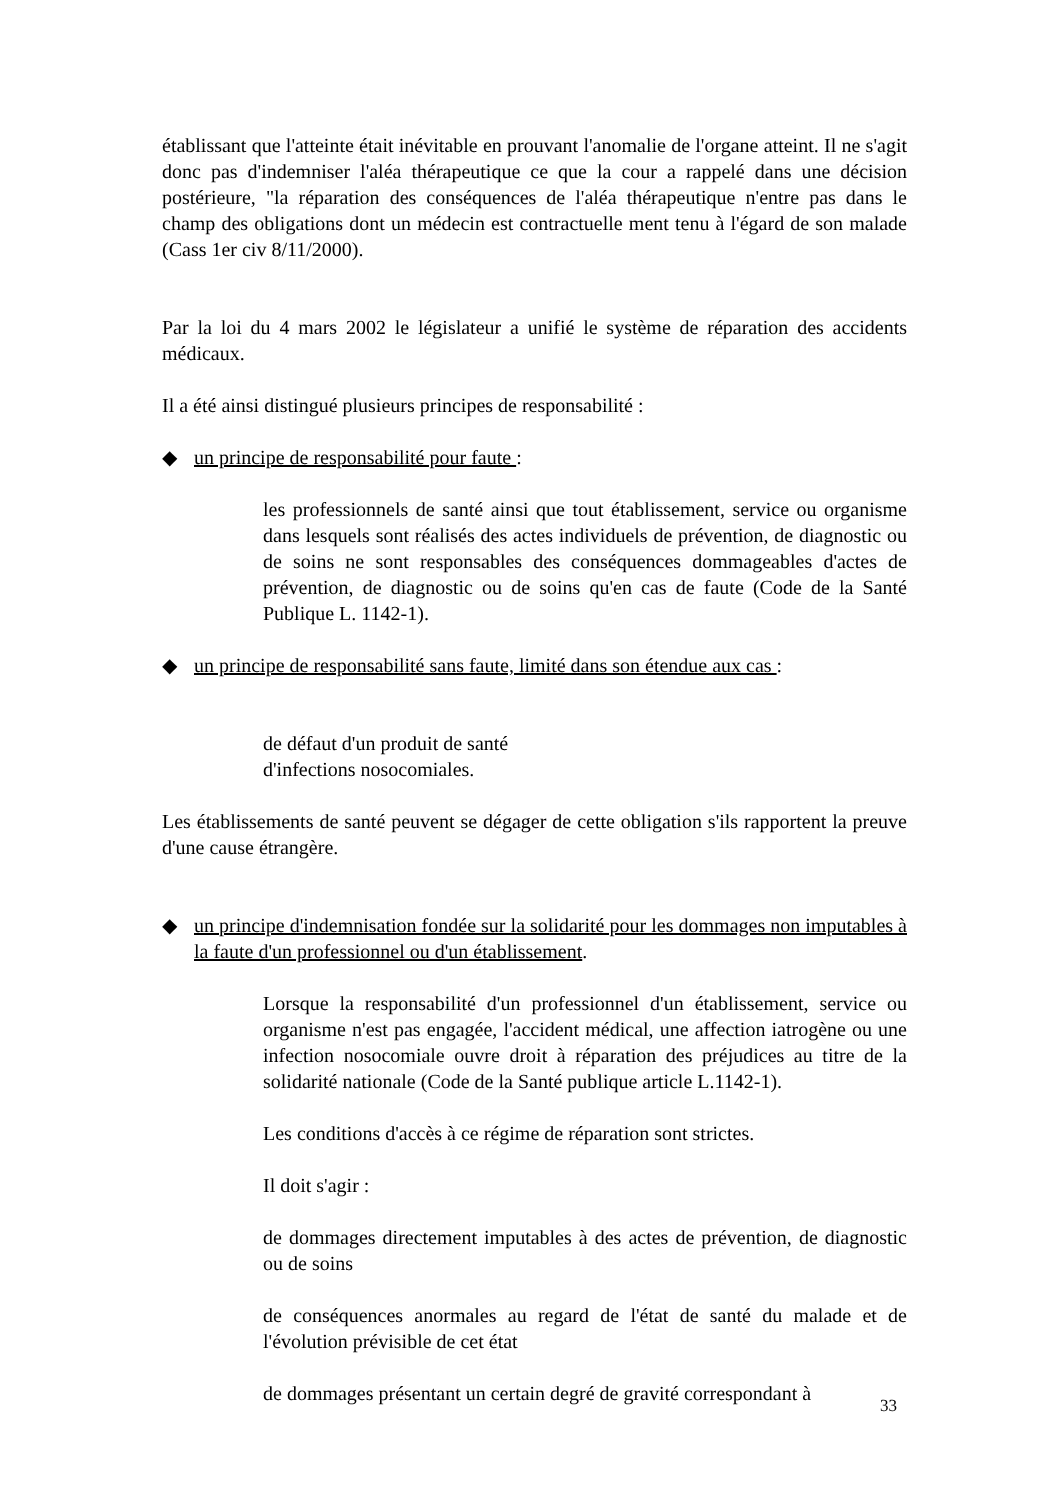établissant que l'atteinte était inévitable en prouvant l'anomalie de l'organe atteint. Il ne s'agit donc pas d'indemniser l'aléa thérapeutique ce que la cour a rappelé dans une décision postérieure, "la réparation des conséquences de l'aléa thérapeutique n'entre pas dans le champ des obligations dont un médecin est contractuelle ment tenu à l'égard de son malade (Cass 1er civ 8/11/2000).
Par la loi du 4 mars 2002 le législateur a unifié le système de réparation des accidents médicaux.
Il a été ainsi distingué plusieurs principes de responsabilité :
◆ un principe de responsabilité pour faute :
les professionnels de santé ainsi que tout établissement, service ou organisme dans lesquels sont réalisés des actes individuels de prévention, de diagnostic ou de soins ne sont responsables des conséquences dommageables d'actes de prévention, de diagnostic ou de soins qu'en cas de faute (Code de la Santé Publique L. 1142-1).
◆ un principe de responsabilité sans faute, limité dans son étendue aux cas :
de défaut d'un produit de santé
d'infections nosocomiales.
Les établissements de santé peuvent se dégager de cette obligation s'ils rapportent la preuve d'une cause étrangère.
◆ un principe d'indemnisation fondée sur la solidarité pour les dommages non imputables à la faute d'un professionnel ou d'un établissement.
Lorsque la responsabilité d'un professionnel d'un établissement, service ou organisme n'est pas engagée, l'accident médical, une affection iatrogène ou une infection nosocomiale ouvre droit à réparation des préjudices au titre de la solidarité nationale (Code de la Santé publique article L.1142-1).
Les conditions d'accès à ce régime de réparation sont strictes.
Il doit s'agir :
de dommages directement imputables à des actes de prévention, de diagnostic ou de soins
de conséquences anormales au regard de l'état de santé du malade et de l'évolution prévisible de cet état
de dommages présentant un certain degré de gravité correspondant à
33